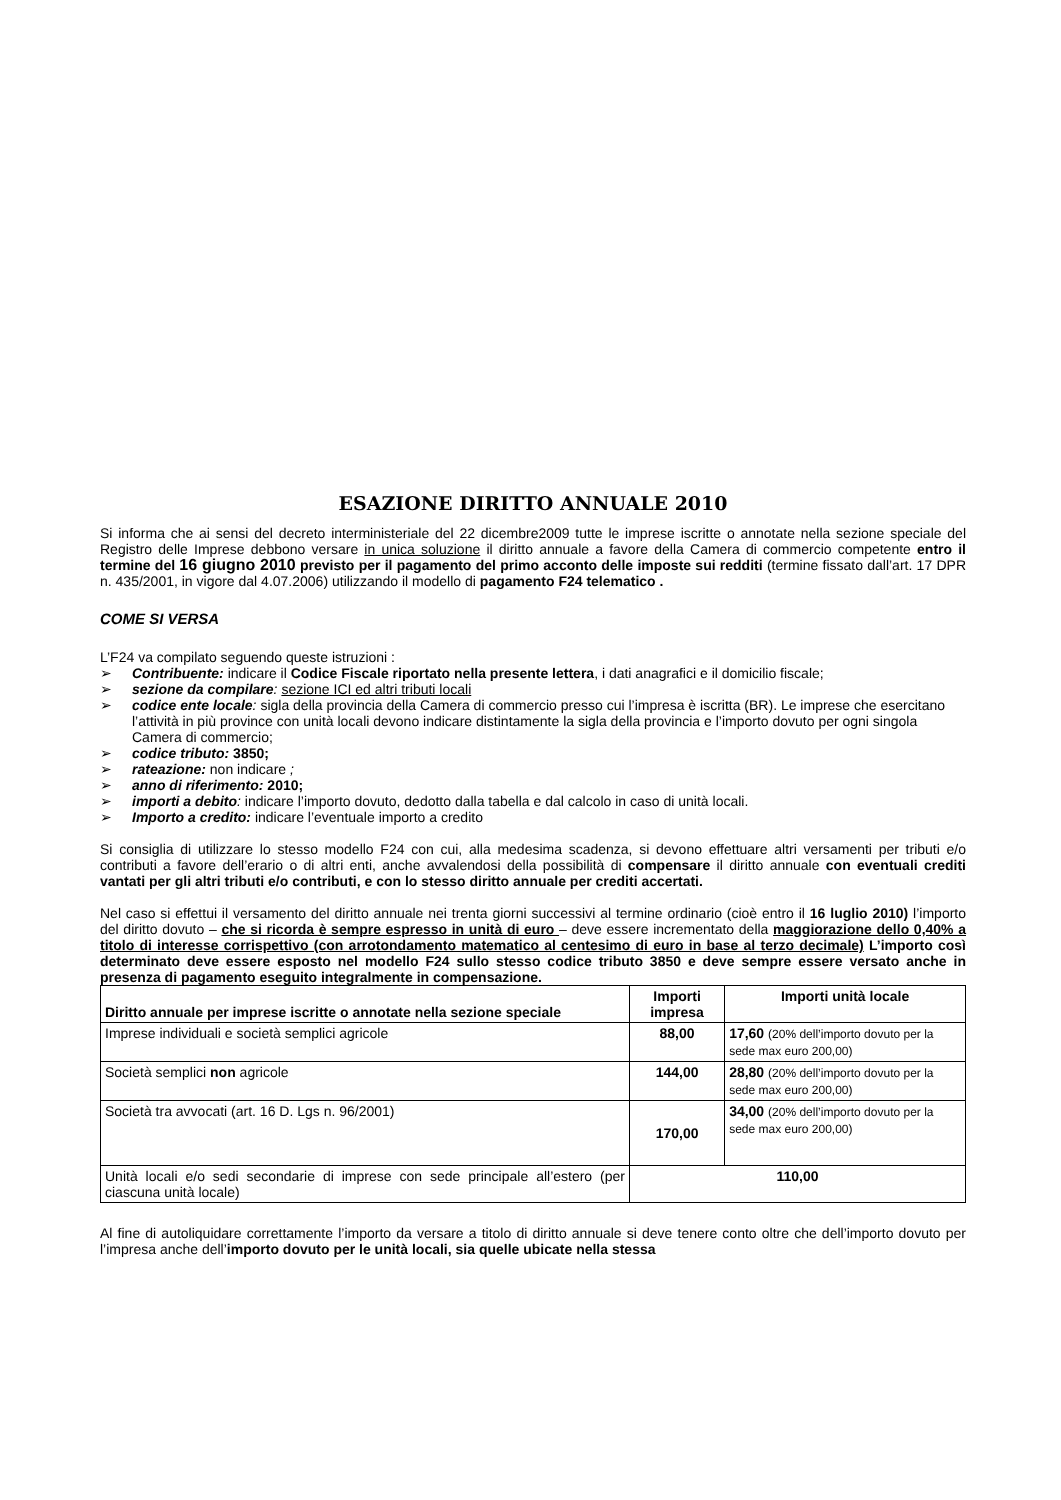ESAZIONE DIRITTO ANNUALE 2010
Si informa che ai sensi del decreto interministeriale del 22 dicembre2009 tutte le imprese iscritte o annotate nella sezione speciale del Registro delle Imprese debbono versare in unica soluzione il diritto annuale a favore della Camera di commercio competente entro il termine del 16 giugno 2010 previsto per il pagamento del primo acconto delle imposte sui redditi (termine fissato dall’art. 17 DPR n. 435/2001, in vigore dal 4.07.2006) utilizzando il modello di pagamento F24 telematico .
COME SI VERSA
L’F24 va compilato seguendo queste istruzioni :
➢ Contribuente: indicare il Codice Fiscale riportato nella presente lettera, i dati anagrafici e il domicilio fiscale;
➢ sezione da compilare: sezione ICI ed altri tributi locali
➢ codice ente locale: sigla della provincia della Camera di commercio presso cui l’impresa è iscritta (BR). Le imprese che esercitano l’attività in più province con unità locali devono indicare distintamente la sigla della provincia e l’importo dovuto per ogni singola Camera di commercio;
➢ codice tributo: 3850;
➢ rateazione: non indicare ;
➢ anno di riferimento: 2010;
➢ importi a debito: indicare l’importo dovuto, dedotto dalla tabella e dal calcolo in caso di unità locali.
➢ Importo a credito: indicare l’eventuale importo a credito
Si consiglia di utilizzare lo stesso modello F24 con cui, alla medesima scadenza, si devono effettuare altri versamenti per tributi e/o contributi a favore dell’erario o di altri enti, anche avvalendosi della possibilità di compensare il diritto annuale con eventuali crediti vantati per gli altri tributi e/o contributi, e con lo stesso diritto annuale per crediti accertati.
Nel caso si effettui il versamento del diritto annuale nei trenta giorni successivi al termine ordinario (cioè entro il 16 luglio 2010) l’importo del diritto dovuto – che si ricorda è sempre espresso in unità di euro – deve essere incrementato della maggiorazione dello 0,40% a titolo di interesse corrispettivo (con arrotondamento matematico al centesimo di euro in base al terzo decimale) L’importo così determinato deve essere esposto nel modello F24 sullo stesso codice tributo 3850 e deve sempre essere versato anche in presenza di pagamento eseguito integralmente in compensazione.
| Diritto annuale per imprese iscritte o annotate nella sezione speciale | Importi impresa | Importi unità locale |
| --- | --- | --- |
| Imprese individuali e società semplici agricole | 88,00 | 17,60 (20% dell’importo dovuto per la sede max euro 200,00) |
| Società semplici non agricole | 144,00 | 28,80 (20% dell’importo dovuto per la sede max euro 200,00) |
| Società tra avvocati (art. 16 D. Lgs n. 96/2001) | 170,00 | 34,00 (20% dell’importo dovuto per la sede max euro 200,00) |
| Unità locali e/o sedi secondarie di imprese con sede principale all’estero (per ciascuna unità locale) | 110,00 | |
Al fine di autoliquidare correttamente l’importo da versare a titolo di diritto annuale si deve tenere conto oltre che dell’importo dovuto per l’impresa anche dell’importo dovuto per le unità locali, sia quelle ubicate nella stessa